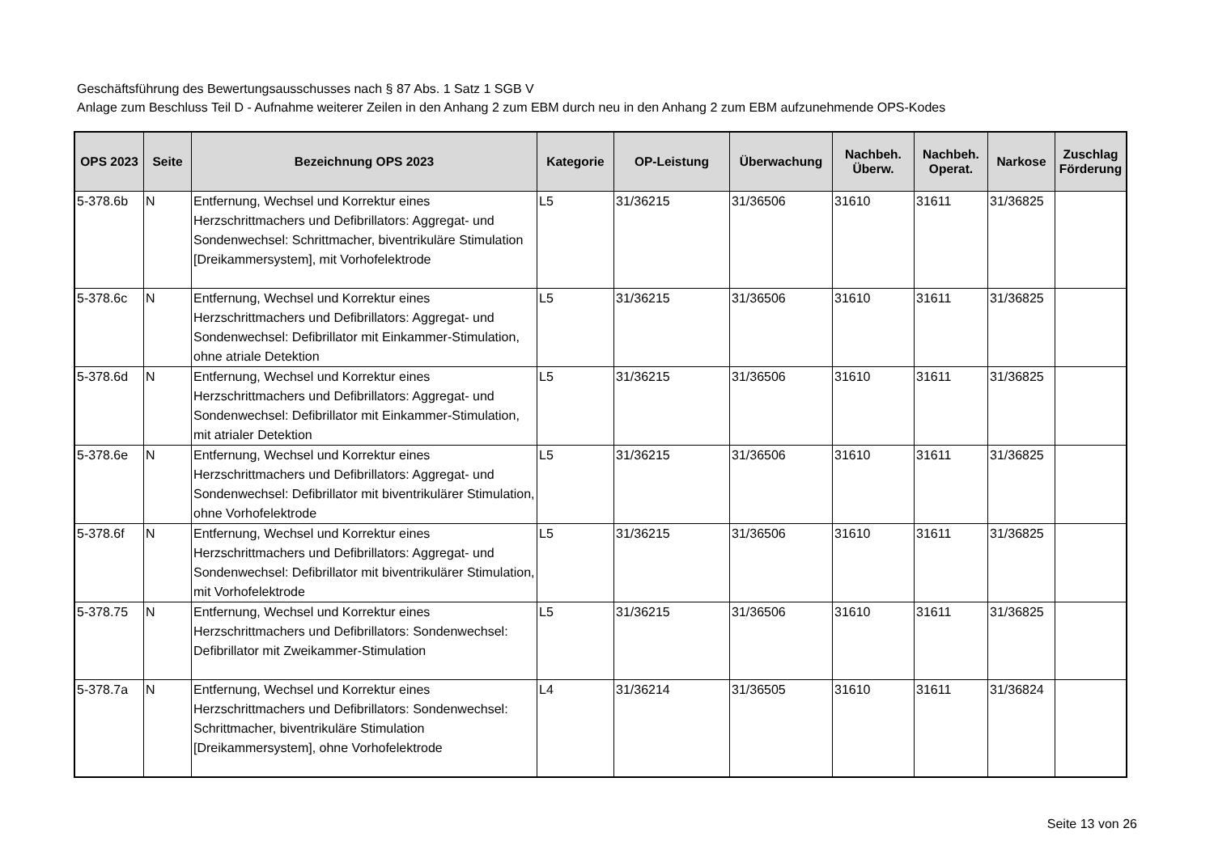Geschäftsführung des Bewertungsausschusses nach § 87 Abs. 1 Satz 1 SGB V
Anlage zum Beschluss Teil D - Aufnahme weiterer Zeilen in den Anhang 2 zum EBM durch neu in den Anhang 2 zum EBM aufzunehmende OPS-Kodes
| OPS 2023 | Seite | Bezeichnung OPS 2023 | Kategorie | OP-Leistung | Überwachung | Nachbeh. Überw. | Nachbeh. Operat. | Narkose | Zuschlag Förderung |
| --- | --- | --- | --- | --- | --- | --- | --- | --- | --- |
| 5-378.6b | N | Entfernung, Wechsel und Korrektur eines Herzschrittmachers und Defibrillators: Aggregat- und Sondenwechsel: Schrittmacher, biventrikuläre Stimulation [Dreikammersystem], mit Vorhofelektrode | L5 | 31/36215 | 31/36506 | 31610 | 31611 | 31/36825 | |
| 5-378.6c | N | Entfernung, Wechsel und Korrektur eines Herzschrittmachers und Defibrillators: Aggregat- und Sondenwechsel: Defibrillator mit Einkammer-Stimulation, ohne atriale Detektion | L5 | 31/36215 | 31/36506 | 31610 | 31611 | 31/36825 | |
| 5-378.6d | N | Entfernung, Wechsel und Korrektur eines Herzschrittmachers und Defibrillators: Aggregat- und Sondenwechsel: Defibrillator mit Einkammer-Stimulation, mit atrialer Detektion | L5 | 31/36215 | 31/36506 | 31610 | 31611 | 31/36825 | |
| 5-378.6e | N | Entfernung, Wechsel und Korrektur eines Herzschrittmachers und Defibrillators: Aggregat- und Sondenwechsel: Defibrillator mit biventrikulärer Stimulation, ohne Vorhofelektrode | L5 | 31/36215 | 31/36506 | 31610 | 31611 | 31/36825 | |
| 5-378.6f | N | Entfernung, Wechsel und Korrektur eines Herzschrittmachers und Defibrillators: Aggregat- und Sondenwechsel: Defibrillator mit biventrikulärer Stimulation, mit Vorhofelektrode | L5 | 31/36215 | 31/36506 | 31610 | 31611 | 31/36825 | |
| 5-378.75 | N | Entfernung, Wechsel und Korrektur eines Herzschrittmachers und Defibrillators: Sondenwechsel: Defibrillator mit Zweikammer-Stimulation | L5 | 31/36215 | 31/36506 | 31610 | 31611 | 31/36825 | |
| 5-378.7a | N | Entfernung, Wechsel und Korrektur eines Herzschrittmachers und Defibrillators: Sondenwechsel: Schrittmacher, biventrikuläre Stimulation [Dreikammersystem], ohne Vorhofelektrode | L4 | 31/36214 | 31/36505 | 31610 | 31611 | 31/36824 | |
Seite 13 von 26